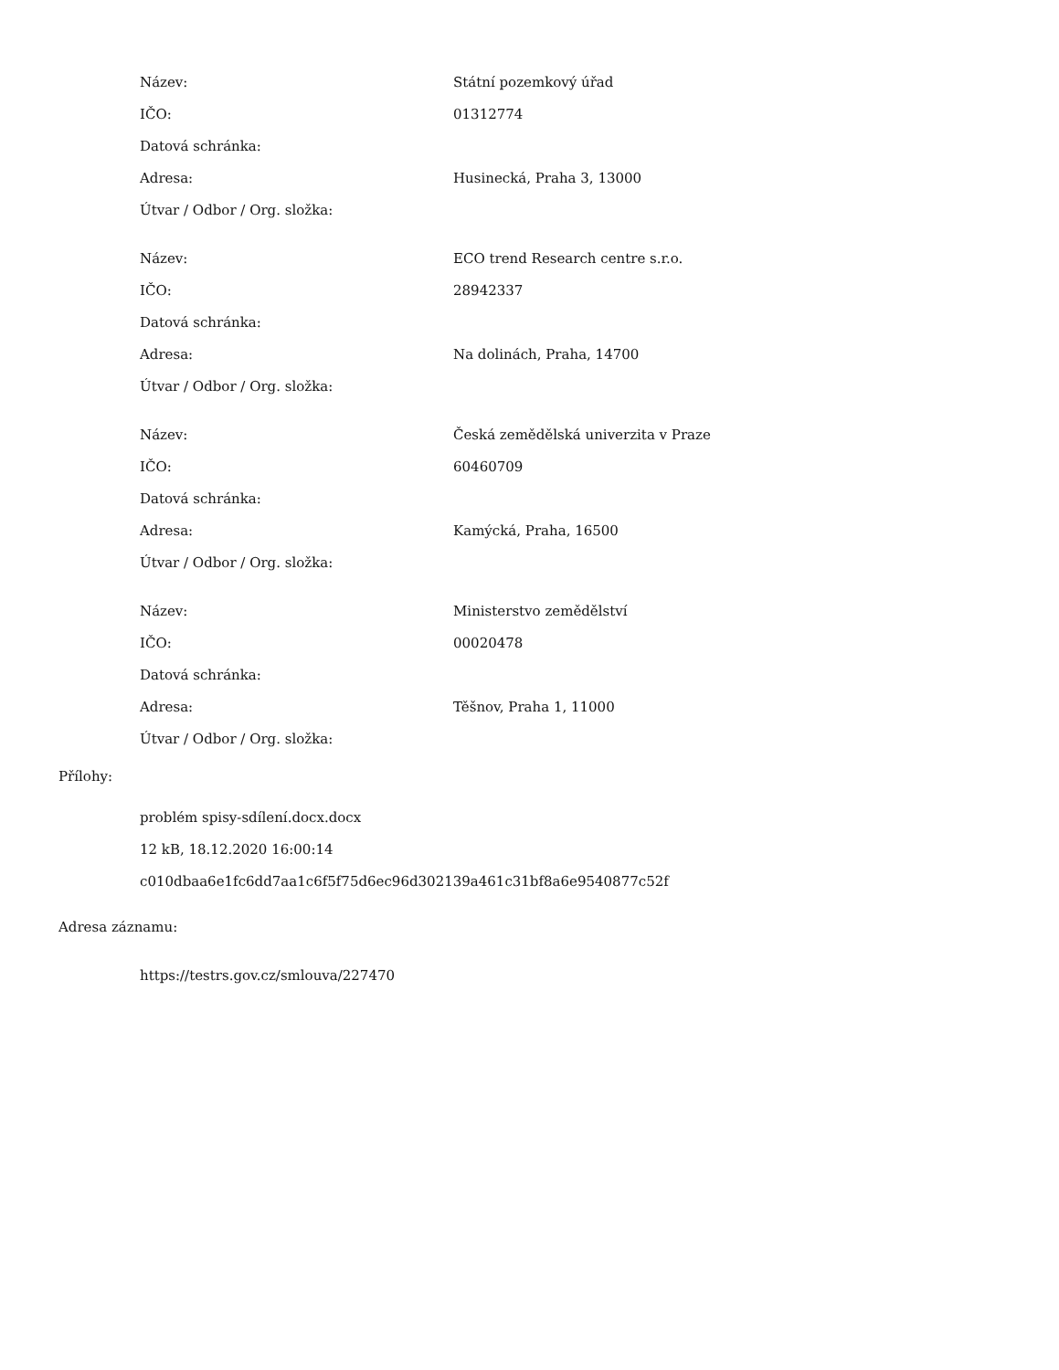| Název: | Státní pozemkový úřad |
| IČO: | 01312774 |
| Datová schránka: | |
| Adresa: | Husinecká, Praha 3, 13000 |
| Útvar / Odbor / Org. složka: | |
| Název: | ECO trend Research centre s.r.o. |
| IČO: | 28942337 |
| Datová schránka: | |
| Adresa: | Na dolinách, Praha, 14700 |
| Útvar / Odbor / Org. složka: | |
| Název: | Česká zemědělská univerzita v Praze |
| IČO: | 60460709 |
| Datová schránka: | |
| Adresa: | Kamýcká, Praha, 16500 |
| Útvar / Odbor / Org. složka: | |
| Název: | Ministerstvo zemědělství |
| IČO: | 00020478 |
| Datová schránka: | |
| Adresa: | Těšnov, Praha 1, 11000 |
| Útvar / Odbor / Org. složka: | |
Přílohy:
problém spisy-sdílení.docx.docx
12 kB, 18.12.2020 16:00:14
c010dbaa6e1fc6dd7aa1c6f5f75d6ec96d302139a461c31bf8a6e9540877c52f
Adresa záznamu:
https://testrs.gov.cz/smlouva/227470